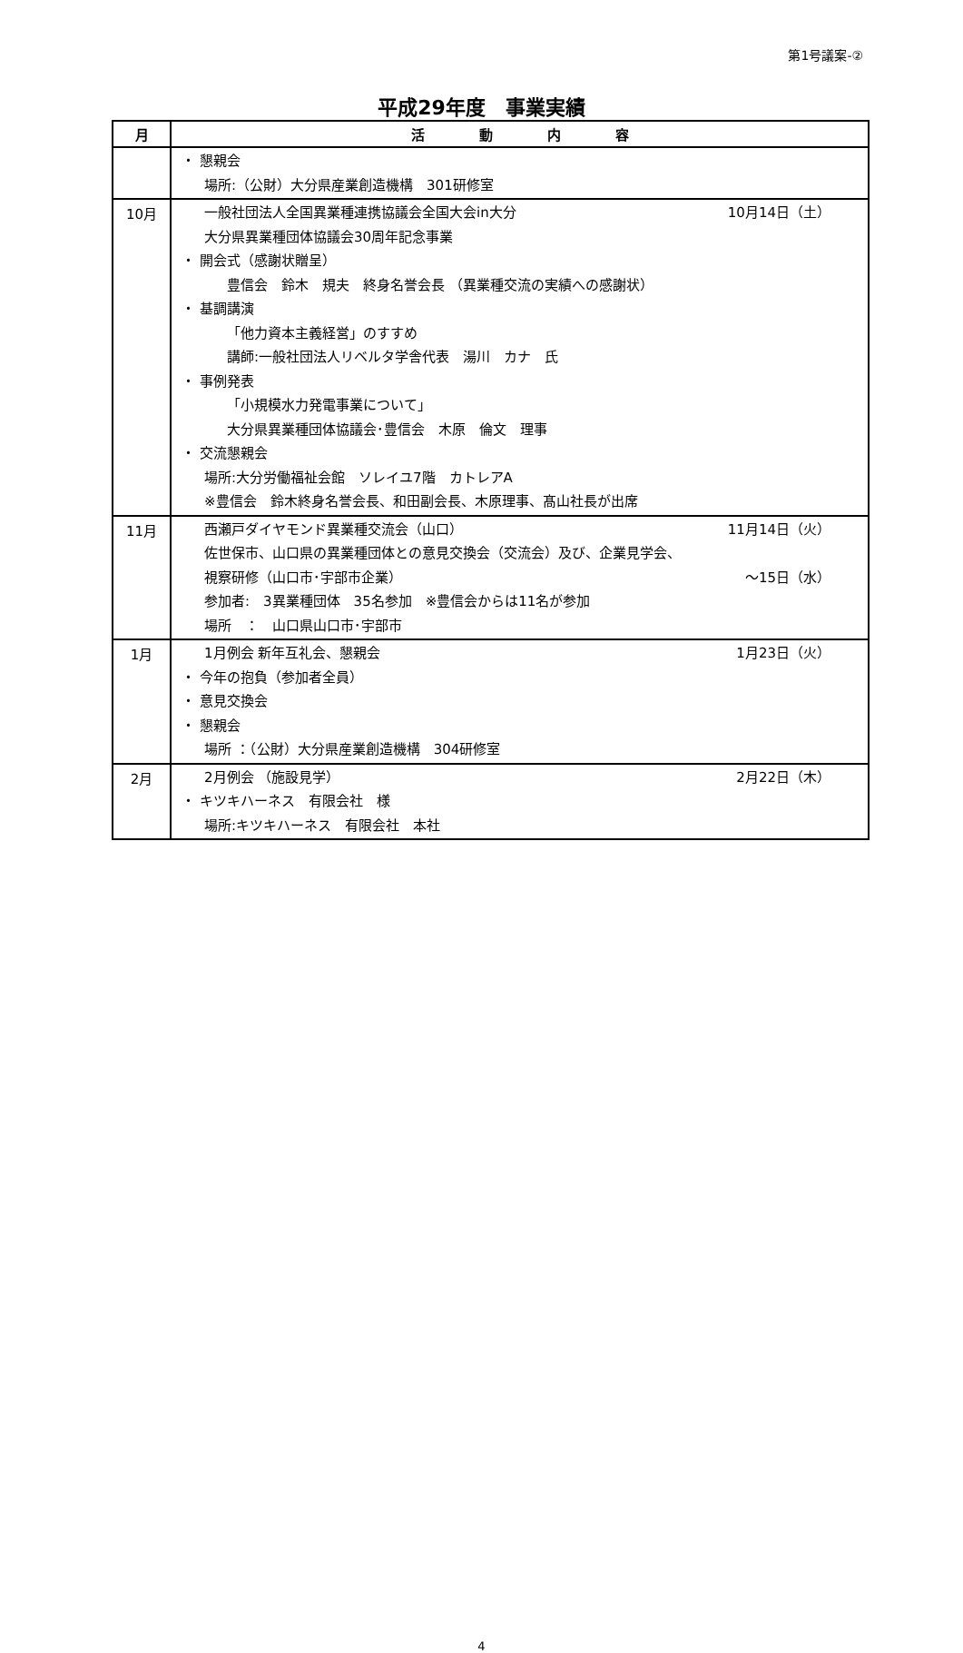第1号議案-②
平成29年度　事業実績
| 月 | 活 動 内 容 |
| --- | --- |
| | ・ 懇親会 場所:（公財）大分県産業創造機構 301研修室 |
| 10月 | 一般社団法人全国異業種連携協議会全国大会in大分 10月14日（土） 大分県異業種団体協議会30周年記念事業 ・ 開会式（感謝状贈呈） 豊信会 鈴木 規夫 終身名誉会長 （異業種交流の実績への感謝状） ・ 基調講演 「他力資本主義経営」のすすめ 講師:一般社団法人リベルタ学舎代表 湯川 カナ 氏 ・ 事例発表 「小規模水力発電事業について」 大分県異業種団体協議会･豊信会 木原 倫文 理事 ・ 交流懇親会 場所:大分労働福祉会館 ソレイユ7階 カトレアA ※豊信会 鈴木終身名誉会長、和田副会長、木原理事、髙山社長が出席 |
| 11月 | 西瀬戸ダイヤモンド異業種交流会（山口） 11月14日（火） 佐世保市、山口県の異業種団体との意見交換会（交流会）及び、企業見学会、 視察研修（山口市･宇部市企業） ～15日（水） 参加者: 3異業種団体 35名参加 ※豊信会からは11名が参加 場所 ： 山口県山口市･宇部市 |
| 1月 | 1月例会 新年互礼会、懇親会 1月23日（火） ・ 今年の抱負（参加者全員） ・ 意見交換会 ・ 懇親会 場所 ：（公財）大分県産業創造機構 304研修室 |
| 2月 | 2月例会 （施設見学） 2月22日（木） ・ キツキハーネス 有限会社 様 場所:キツキハーネス 有限会社 本社 |
4